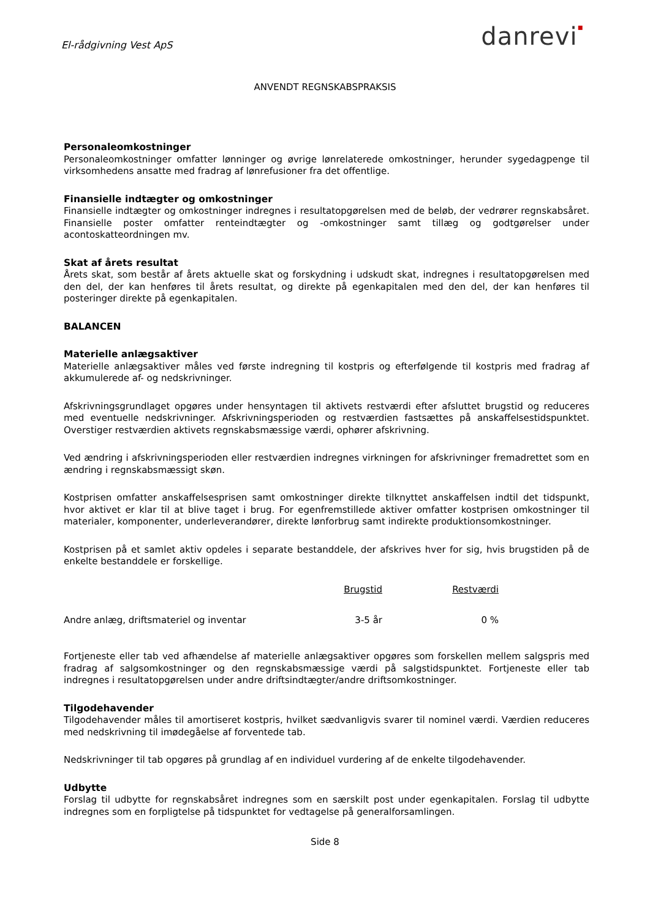El-rådgivning Vest ApS
danrevi▪
ANVENDT REGNSKABSPRAKSIS
Personaleomkostninger
Personaleomkostninger omfatter lønninger og øvrige lønrelaterede omkostninger, herunder sygedagpenge til virksomhedens ansatte med fradrag af lønrefusioner fra det offentlige.
Finansielle indtægter og omkostninger
Finansielle indtægter og omkostninger indregnes i resultatopgørelsen med de beløb, der vedrører regnskabsåret. Finansielle poster omfatter renteindtægter og -omkostninger samt tillæg og godtgørelser under acontoskatteordningen mv.
Skat af årets resultat
Årets skat, som består af årets aktuelle skat og forskydning i udskudt skat, indregnes i resultatopgørelsen med den del, der kan henføres til årets resultat, og direkte på egenkapitalen med den del, der kan henføres til posteringer direkte på egenkapitalen.
BALANCEN
Materielle anlægsaktiver
Materielle anlægsaktiver måles ved første indregning til kostpris og efterfølgende til kostpris med fradrag af akkumulerede af- og nedskrivninger.
Afskrivningsgrundlaget opgøres under hensyntagen til aktivets restværdi efter afsluttet brugstid og reduceres med eventuelle nedskrivninger. Afskrivningsperioden og restværdien fastsættes på anskaffelsestidspunktet. Overstiger restværdien aktivets regnskabsmæssige værdi, ophører afskrivning.
Ved ændring i afskrivningsperioden eller restværdien indregnes virkningen for afskrivninger fremadrettet som en ændring i regnskabsmæssigt skøn.
Kostprisen omfatter anskaffelsesprisen samt omkostninger direkte tilknyttet anskaffelsen indtil det tidspunkt, hvor aktivet er klar til at blive taget i brug. For egenfremstillede aktiver omfatter kostprisen omkostninger til materialer, komponenter, underleverandører, direkte lønforbrug samt indirekte produktionsomkostninger.
Kostprisen på et samlet aktiv opdeles i separate bestanddele, der afskrives hver for sig, hvis brugstiden på de enkelte bestanddele er forskellige.
| | Brugstid | Restværdi | |
| --- | --- | --- | --- |
| Andre anlæg, driftsmateriel og inventar | 3-5 år | 0 % | |
Fortjeneste eller tab ved afhændelse af materielle anlægsaktiver opgøres som forskellen mellem salgspris med fradrag af salgsomkostninger og den regnskabsmæssige værdi på salgstidspunktet. Fortjeneste eller tab indregnes i resultatopgørelsen under andre driftsindtægter/andre driftsomkostninger.
Tilgodehavender
Tilgodehavender måles til amortiseret kostpris, hvilket sædvanligvis svarer til nominel værdi. Værdien reduceres med nedskrivning til imødegåelse af forventede tab.
Nedskrivninger til tab opgøres på grundlag af en individuel vurdering af de enkelte tilgodehavender.
Udbytte
Forslag til udbytte for regnskabsåret indregnes som en særskilt post under egenkapitalen. Forslag til udbytte indregnes som en forpligtelse på tidspunktet for vedtagelse på generalforsamlingen.
Side 8